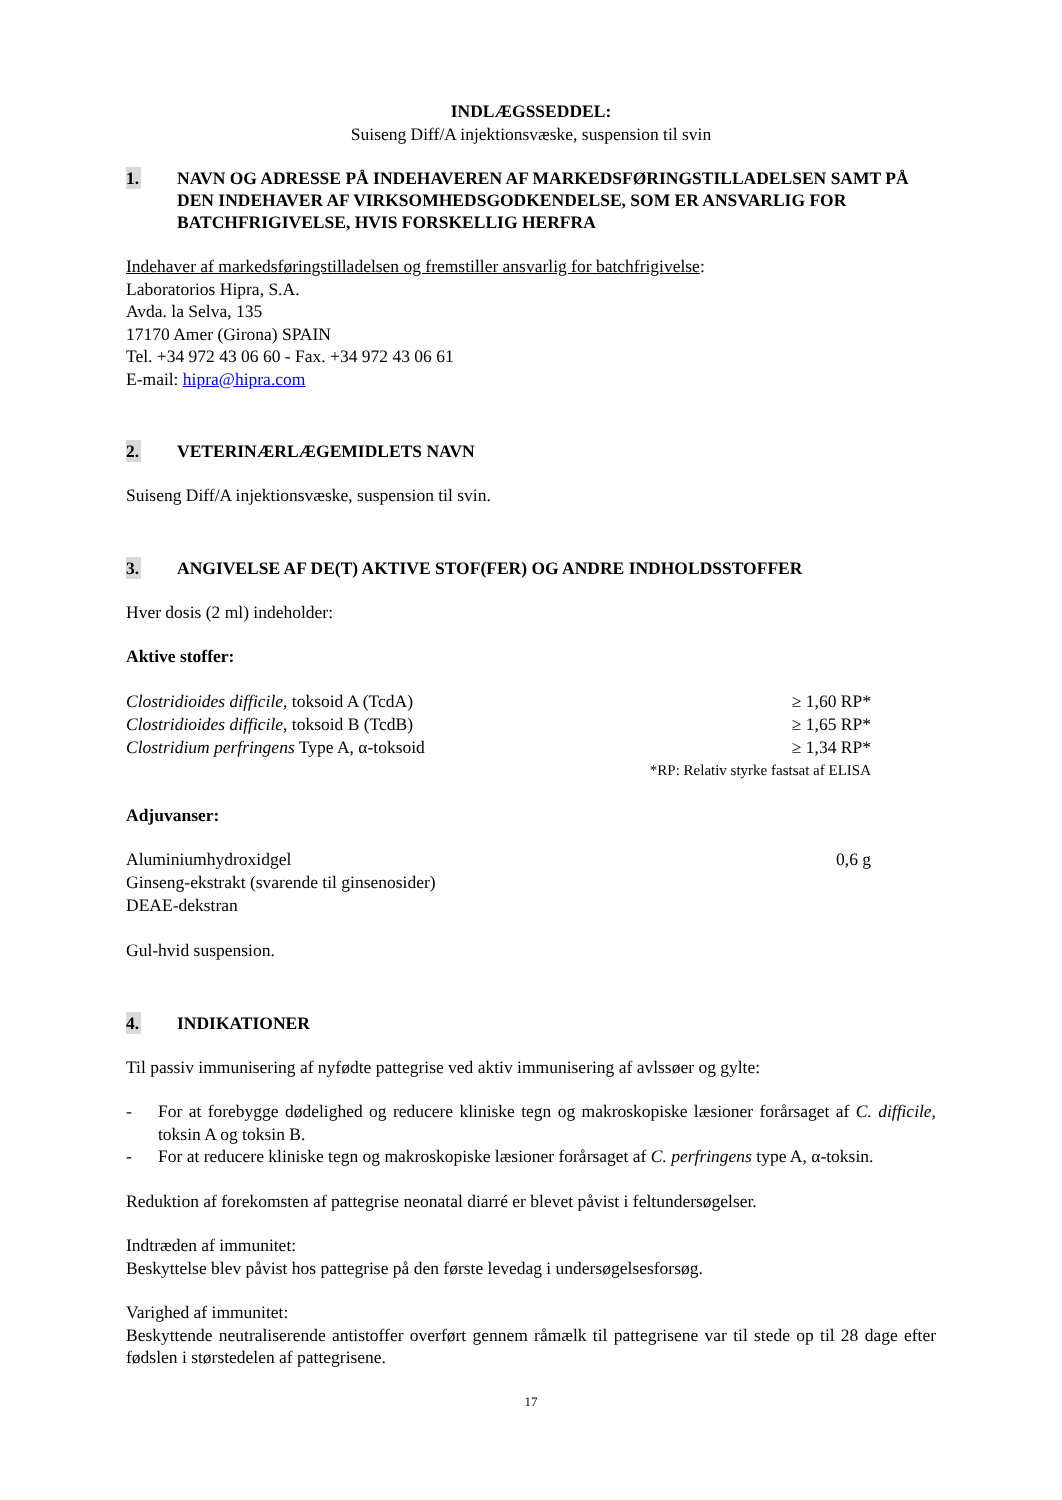INDLÆGSSEDDEL:
Suiseng Diff/A injektionsvæske, suspension til svin
1. NAVN OG ADRESSE PÅ INDEHAVEREN AF MARKEDSFØRINGSTILLADELSEN SAMT PÅ DEN INDEHAVER AF VIRKSOMHEDSGODKENDELSE, SOM ER ANSVARLIG FOR BATCHFRIGIVELSE, HVIS FORSKELLIG HERFRA
Indehaver af markedsføringstilladelsen og fremstiller ansvarlig for batchfrigivelse:
Laboratorios Hipra, S.A.
Avda. la Selva, 135
17170 Amer (Girona) SPAIN
Tel. +34 972 43 06 60 - Fax. +34 972 43 06 61
E-mail: hipra@hipra.com
2. VETERINÆRLÆGEMIDLETS NAVN
Suiseng Diff/A injektionsvæske, suspension til svin.
3. ANGIVELSE AF DE(T) AKTIVE STOF(FER) OG ANDRE INDHOLDSSTOFFER
Hver dosis (2 ml) indeholder:
Aktive stoffer:
| Clostridioides difficile , toksoid A (TcdA) | ≥ 1,60 RP* |
| Clostridioides difficile , toksoid B (TcdB) | ≥ 1,65 RP* |
| Clostridium perfringens Type A, α-toksoid | ≥ 1,34 RP* |
| | *RP: Relativ styrke fastsat af ELISA |
Adjuvanser:
| Aluminiumhydroxidgel | 0,6 g |
| Ginseng-ekstrakt (svarende til ginsenosider) | |
| DEAE-dekstran | |
Gul-hvid suspension.
4. INDIKATIONER
Til passiv immunisering af nyfødte pattegrise ved aktiv immunisering af avlssøer og gylte:
- For at forebygge dødelighed og reducere kliniske tegn og makroskopiske læsioner forårsaget af C. difficile, toksin A og toksin B.
- For at reducere kliniske tegn og makroskopiske læsioner forårsaget af C. perfringens type A, α-toksin.
Reduktion af forekomsten af pattegrise neonatal diarré er blevet påvist i feltundersøgelser.
Indtræden af immunitet:
Beskyttelse blev påvist hos pattegrise på den første levedag i undersøgelsesforsøg.
Varighed af immunitet:
Beskyttende neutraliserende antistoffer overført gennem råmælk til pattegrisene var til stede op til 28 dage efter fødslen i størstedelen af pattegrisene.
17